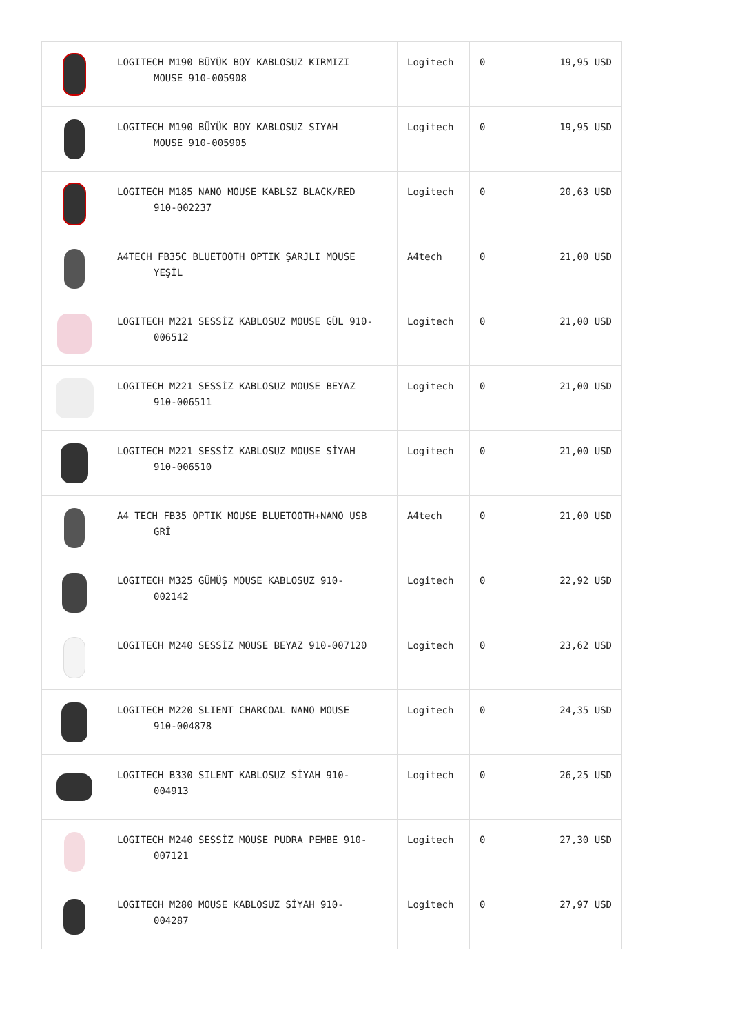| | LOGITECH M190 BÜYÜK BOY KABLOSUZ KIRMIZI MOUSE 910-005908 | Logitech | 0 | 19,95 USD |
| | LOGITECH M190 BÜYÜK BOY KABLOSUZ SIYAH MOUSE 910-005905 | Logitech | 0 | 19,95 USD |
| | LOGITECH M185 NANO MOUSE KABLSZ BLACK/RED 910-002237 | Logitech | 0 | 20,63 USD |
| | A4TECH FB35C BLUETOOTH OPTIK ŞARJLI MOUSE YEŞİL | A4tech | 0 | 21,00 USD |
| | LOGITECH M221 SESSİZ KABLOSUZ MOUSE GÜL 910- 006512 | Logitech | 0 | 21,00 USD |
| | LOGITECH M221 SESSİZ KABLOSUZ MOUSE BEYAZ 910-006511 | Logitech | 0 | 21,00 USD |
| | LOGITECH M221 SESSİZ KABLOSUZ MOUSE SİYAH 910-006510 | Logitech | 0 | 21,00 USD |
| | A4 TECH FB35 OPTIK MOUSE BLUETOOTH+NANO USB GRİ | A4tech | 0 | 21,00 USD |
| | LOGITECH M325 GÜMÜŞ MOUSE KABLOSUZ 910- 002142 | Logitech | 0 | 22,92 USD |
| | LOGITECH M240 SESSİZ MOUSE BEYAZ 910-007120 | Logitech | 0 | 23,62 USD |
| | LOGITECH M220 SLIENT CHARCOAL NANO MOUSE 910-004878 | Logitech | 0 | 24,35 USD |
| | LOGITECH B330 SILENT KABLOSUZ SİYAH 910- 004913 | Logitech | 0 | 26,25 USD |
| | LOGITECH M240 SESSİZ MOUSE PUDRA PEMBE 910- 007121 | Logitech | 0 | 27,30 USD |
| | LOGITECH M280 MOUSE KABLOSUZ SİYAH 910- 004287 | Logitech | 0 | 27,97 USD |